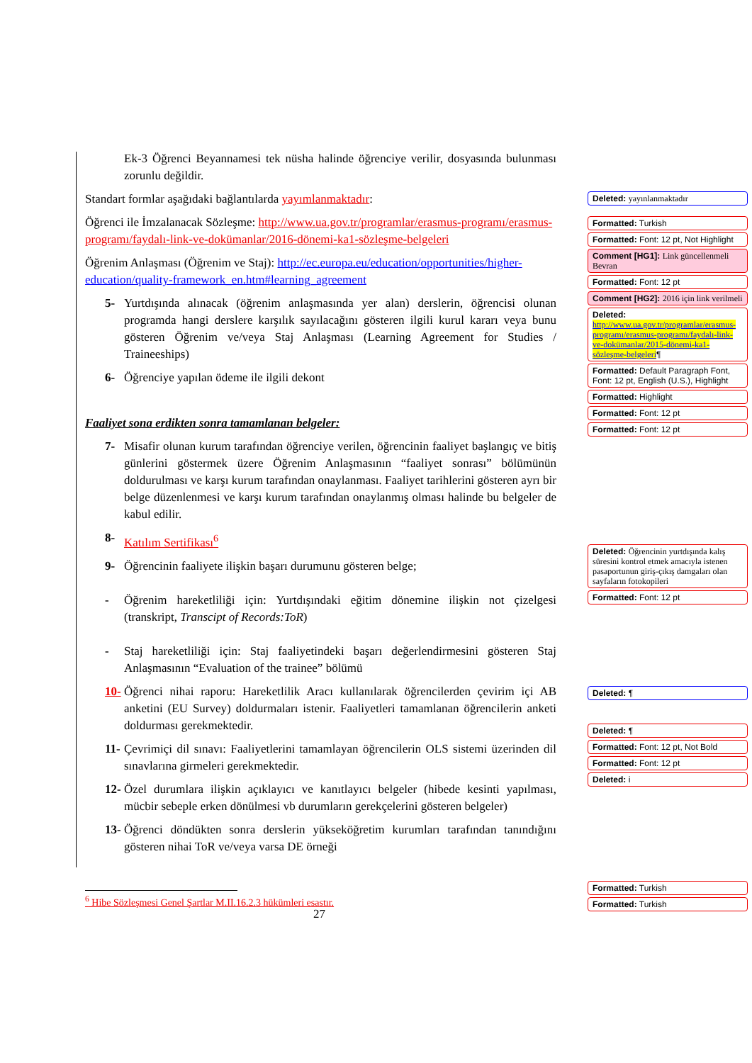Ek-3 Öğrenci Beyannamesi tek nüsha halinde öğrenciye verilir, dosyasında bulunması zorunlu değildir.
Standart formlar aşağıdaki bağlantılarda yayımlanmaktadır:
Öğrenci ile İmzalanacak Sözleşme: http://www.ua.gov.tr/programlar/erasmus-programı/erasmus-programı/faydalı-link-ve-dokümanlar/2016-dönemi-ka1-sözleşme-belgeleri
Öğrenim Anlaşması (Öğrenim ve Staj): http://ec.europa.eu/education/opportunities/higher-education/quality-framework_en.htm#learning_agreement
5- Yurtdışında alınacak (öğrenim anlaşmasında yer alan) derslerin, öğrencisi olunan programda hangi derslere karşılık sayılacağını gösteren ilgili kurul kararı veya bunu gösteren Öğrenim ve/veya Staj Anlaşması (Learning Agreement for Studies / Traineeships)
6- Öğrenciye yapılan ödeme ile ilgili dekont
Faaliyet sona erdikten sonra tamamlanan belgeler:
7- Misafir olunan kurum tarafından öğrenciye verilen, öğrencinin faaliyet başlangıç ve bitiş günlerini göstermek üzere Öğrenim Anlaşmasının “faaliyet sonrası” bölümünün doldurulması ve karşı kurum tarafından onaylanması. Faaliyet tarihlerini gösteren ayrı bir belge düzenlenmesi ve karşı kurum tarafından onaylanmış olması halinde bu belgeler de kabul edilir.
8- Katılım Sertifikası<sup>6</sup>
9- Öğrencinin faaliyete ilişkin başarı durumunu gösteren belge;
- Öğrenim hareketliliği için: Yurtdışındaki eğitim dönemine ilişkin not çizelgesi (transkript, Transcipt of Records:ToR)
- Staj hareketliliği için: Staj faaliyetindeki başarı değerlendirmesini gösteren Staj Anlaşmasının “Evaluation of the trainee” bölümü
10- Öğrenci nihai raporu: Hareketlilik Aracı kullanılarak öğrencilerden çevirim içi AB anketini (EU Survey) doldurmaları istenir. Faaliyetleri tamamlanan öğrencilerin anketi doldurması gerekmektedir.
11- Çevrimiçi dil sınavı: Faaliyetlerini tamamlayan öğrencilerin OLS sistemi üzerinden dil sınavlarına girmeleri gerekmektedir.
12- Özel durumlara ilişkin açıklayıcı ve kanıtlayıcı belgeler (hibede kesinti yapılması, mücbir sebeple erken dönülmesi vb durumların gerekçelerini gösteren belgeler)
13- Öğrenci döndükten sonra derslerin yükseköğretim kurumları tarafından tanındığını gösteren nihai ToR ve/veya varsa DE örneği
Deleted: yayınlanmaktadır
Formatted: Turkish
Formatted: Font: 12 pt, Not Highlight
Comment [HG1]: Link güncellenmeli Bevran
Formatted: Font: 12 pt
Comment [HG2]: 2016 için link verilmeli
Deleted: http://www.ua.gov.tr/programlar/erasmus-programı/erasmus-programı/faydalı-link-ve-dokümanlar/2015-dönemi-ka1-sözleşme-belgeleri¶
Formatted: Default Paragraph Font, Font: 12 pt, English (U.S.), Highlight
Formatted: Highlight
Formatted: Font: 12 pt
Formatted: Font: 12 pt
Deleted: Öğrencinin yurtdışında kalış süresini kontrol etmek amacıyla istenen pasaportunun giriş-çıkış damgaları olan sayfaların fotokopileri
Formatted: Font: 12 pt
Deleted: ¶
Deleted: ¶
Formatted: Font: 12 pt, Not Bold
Formatted: Font: 12 pt
Deleted: i
Formatted: Turkish
Formatted: Turkish
<sup>6</sup> Hibe Sözleşmesi Genel Şartlar M.II.16.2.3 hükümleri esastır.
27